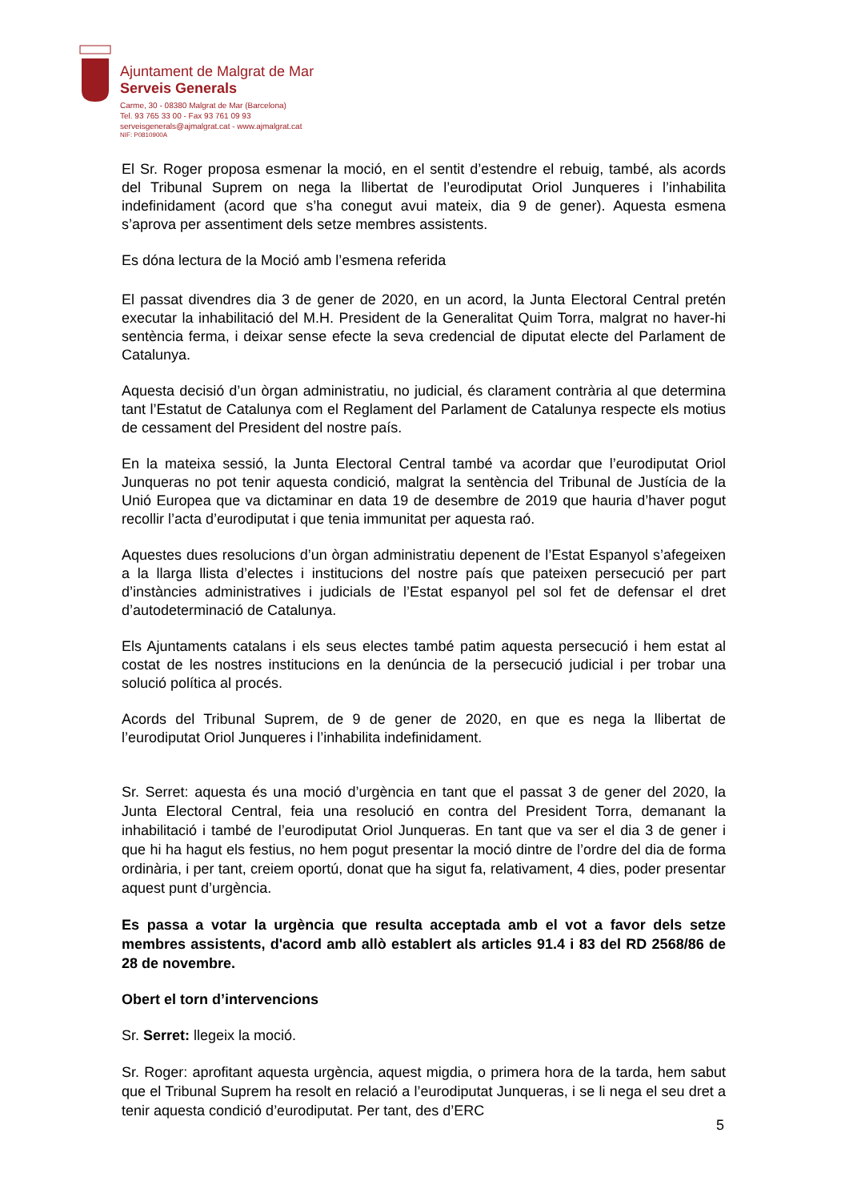Ajuntament de Malgrat de Mar
Serveis Generals
Carme, 30 - 08380 Malgrat de Mar (Barcelona)
Tel. 93 765 33 00 - Fax 93 761 09 93
serveisgenerals@ajmalgrat.cat - www.ajmalgrat.cat
NIF: P0810900A
El Sr. Roger proposa esmenar la moció, en el sentit d’estendre el rebuig, també, als acords del Tribunal Suprem on nega la llibertat de l’eurodiputat Oriol Junqueres i l’inhabilita indefinidament (acord que s’ha conegut avui mateix, dia 9 de gener). Aquesta esmena s’aprova per assentiment dels setze membres assistents.
Es dóna lectura de la Moció amb l’esmena referida
El passat divendres dia 3 de gener de 2020, en un acord, la Junta Electoral Central pretén executar la inhabilitació del M.H. President de la Generalitat Quim Torra, malgrat no haver-hi sentència ferma, i deixar sense efecte la seva credencial de diputat electe del Parlament de Catalunya.
Aquesta decisió d’un òrgan administratiu, no judicial, és clarament contrària al que determina tant l’Estatut de Catalunya com el Reglament del Parlament de Catalunya respecte els motius de cessament del President del nostre país.
En la mateixa sessió, la Junta Electoral Central també va acordar que l’eurodiputat Oriol Junqueras no pot tenir aquesta condició, malgrat la sentència del Tribunal de Justícia de la Unió Europea que va dictaminar en data 19 de desembre de 2019 que hauria d’haver pogut recollir l’acta d’eurodiputat i que tenia immunitat per aquesta raó.
Aquestes dues resolucions d’un òrgan administratiu depenent de l’Estat Espanyol s’afegeixen a la llarga llista d’electes i institucions del nostre país que pateixen persecució per part d’instàncies administratives i judicials de l’Estat espanyol pel sol fet de defensar el dret d’autodeterminació de Catalunya.
Els Ajuntaments catalans i els seus electes també patim aquesta persecució i hem estat al costat de les nostres institucions en la denúncia de la persecució judicial i per trobar una solució política al procés.
Acords del Tribunal Suprem, de 9 de gener de 2020, en que es nega la llibertat de l’eurodiputat Oriol Junqueres i l’inhabilita indefinidament.
Sr. Serret: aquesta és una moció d’urgència en tant que el passat 3 de gener del 2020, la Junta Electoral Central, feia una resolució en contra del President Torra, demanant la inhabilitació i també de l’eurodiputat Oriol Junqueras. En tant que va ser el dia 3 de gener i que hi ha hagut els festius, no hem pogut presentar la moció dintre de l’ordre del dia de forma ordinària, i per tant, creiem oportú, donat que ha sigut fa, relativament, 4 dies, poder presentar aquest punt d’urgència.
Es passa a votar la urgència que resulta acceptada amb el vot a favor dels setze membres assistents, d'acord amb allò establert als articles 91.4 i 83 del RD 2568/86 de 28 de novembre.
Obert el torn d’intervencions
Sr. Serret: llegeix la moció.
Sr. Roger: aprofitant aquesta urgència, aquest migdia, o primera hora de la tarda, hem sabut que el Tribunal Suprem ha resolt en relació a l’eurodiputat Junqueras, i se li nega el seu dret a tenir aquesta condició d’eurodiputat. Per tant, des d’ERC
5